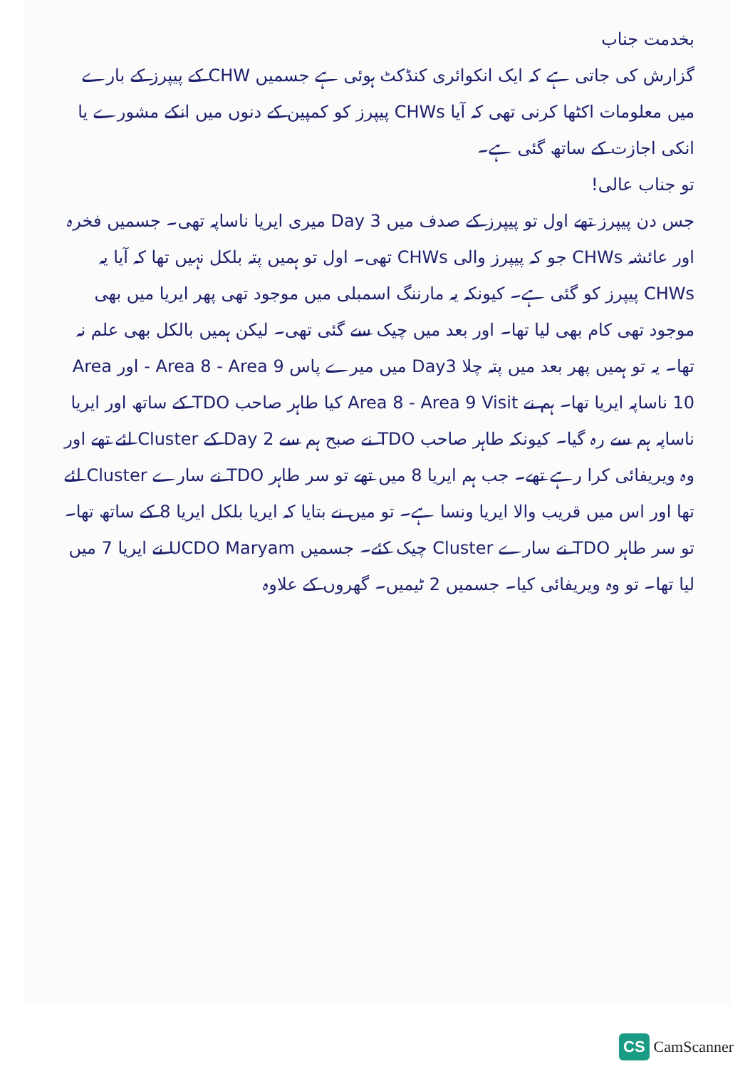بخدمت جناب
گزارش کی جاتی ہے کہ ایک انکوائری کنڈکٹ ہوئی ہے جسمیں CHW کے پیپرز کے بارے میں معلومات اکٹھا کرنی تھی کہ آیا CHWs پیپرز کو کمپین کے دنوں میں انکے مشورے یا انکی اجازت کے ساتھ گئی ہے۔
تو جناب عالی!
جس دن پیپرز تھے اول تو پیپرز کے صدف میں Day 3 میری ایریا ناساپہ تھی۔ جسمیں فخرہ اور عائشہ CHWs جو کہ پیپرز والی CHWs تھی۔ اول تو ہمیں پتہ بلکل نہیں تھا کہ آیا یہ CHWs پیپرز کو گئی ہے۔ کیونکہ یہ مارننگ اسمبلی میں موجود تھی پھر ایریا میں بھی موجود تھی کام بھی لیا تھا۔ اور بعد میں چیک سے گئی تھی۔ لیکن ہمیں بالکل بھی علم نہ تھا۔ یہ تو ہمیں پھر بعد میں پتہ چلا Day3 میں میرے پاس Area 8 - Area 9 - اور Area 10 ناساپہ ایریا تھا۔ ہم نے Area 8 - Area 9 Visit کیا طاہر صاحب TDO کے ساتھ اور ایریا ناساپہ ہم سے رہ گیا۔ کیونکہ طاہر صاحب TDO نے صبح ہم سے Day 2 کے Cluster لئے تھے اور وہ ویریفائی کرا رہے تھے۔ جب ہم ایریا 8 میں تھے تو سر طاہر TDO نے سارے Cluster لئے تھا اور اس میں قریب والا ایریا ونسا ہے۔ تو میں نے بتایا کہ ایریا بلکل ایریا 8 کے ساتھ تھا۔ تو سر طاہر TDO نے سارے Cluster چیک کئے۔ جسمیں UCDO Maryam نے ایریا 7 میں لیا تھا۔ تو وہ ویریفائی کیا۔ جسمیں 2 ٹیمیں۔ گھروں کے علاوہ
CS CamScanner